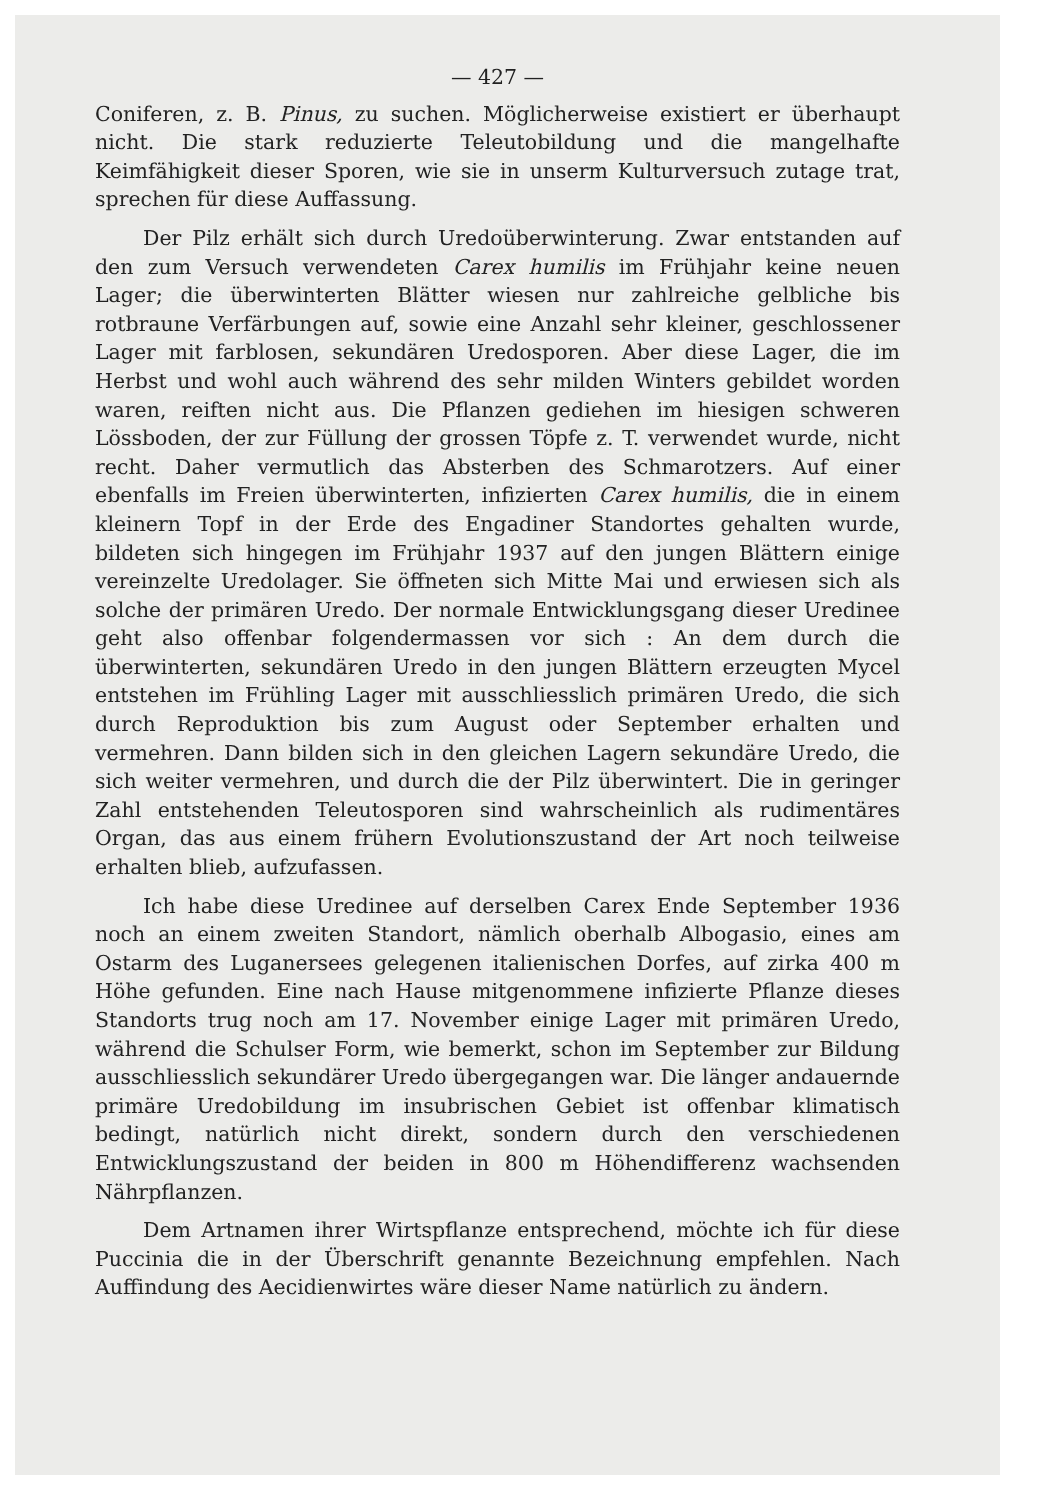— 427 —
Coniferen, z. B. Pinus, zu suchen. Möglicherweise existiert er überhaupt nicht. Die stark reduzierte Teleutobildung und die mangelhafte Keimfähigkeit dieser Sporen, wie sie in unserm Kulturversuch zutage trat, sprechen für diese Auffassung.
Der Pilz erhält sich durch Uredoüberwinterung. Zwar entstanden auf den zum Versuch verwendeten Carex humilis im Frühjahr keine neuen Lager; die überwinterten Blätter wiesen nur zahlreiche gelbliche bis rotbraune Verfärbungen auf, sowie eine Anzahl sehr kleiner, geschlossener Lager mit farblosen, sekundären Uredosporen. Aber diese Lager, die im Herbst und wohl auch während des sehr milden Winters gebildet worden waren, reiften nicht aus. Die Pflanzen gediehen im hiesigen schweren Lössboden, der zur Füllung der grossen Töpfe z. T. verwendet wurde, nicht recht. Daher vermutlich das Absterben des Schmarotzers. Auf einer ebenfalls im Freien überwinterten, infizierten Carex humilis, die in einem kleinern Topf in der Erde des Engadiner Standortes gehalten wurde, bildeten sich hingegen im Frühjahr 1937 auf den jungen Blättern einige vereinzelte Uredolager. Sie öffneten sich Mitte Mai und erwiesen sich als solche der primären Uredo. Der normale Entwicklungsgang dieser Uredinee geht also offenbar folgendermassen vor sich : An dem durch die überwinterten, sekundären Uredo in den jungen Blättern erzeugten Mycel entstehen im Frühling Lager mit ausschliesslich primären Uredo, die sich durch Reproduktion bis zum August oder September erhalten und vermehren. Dann bilden sich in den gleichen Lagern sekundäre Uredo, die sich weiter vermehren, und durch die der Pilz überwintert. Die in geringer Zahl entstehenden Teleutosporen sind wahrscheinlich als rudimentäres Organ, das aus einem frühern Evolutionszustand der Art noch teilweise erhalten blieb, aufzufassen.
Ich habe diese Uredinee auf derselben Carex Ende September 1936 noch an einem zweiten Standort, nämlich oberhalb Albogasio, eines am Ostarm des Luganersees gelegenen italienischen Dorfes, auf zirka 400 m Höhe gefunden. Eine nach Hause mitgenommene infizierte Pflanze dieses Standorts trug noch am 17. November einige Lager mit primären Uredo, während die Schulser Form, wie bemerkt, schon im September zur Bildung ausschliesslich sekundärer Uredo übergegangen war. Die länger andauernde primäre Uredobildung im insubrischen Gebiet ist offenbar klimatisch bedingt, natürlich nicht direkt, sondern durch den verschiedenen Entwicklungszustand der beiden in 800 m Höhendifferenz wachsenden Nährpflanzen.
Dem Artnamen ihrer Wirtspflanze entsprechend, möchte ich für diese Puccinia die in der Überschrift genannte Bezeichnung empfehlen. Nach Auffindung des Aecidienwirtes wäre dieser Name natürlich zu ändern.